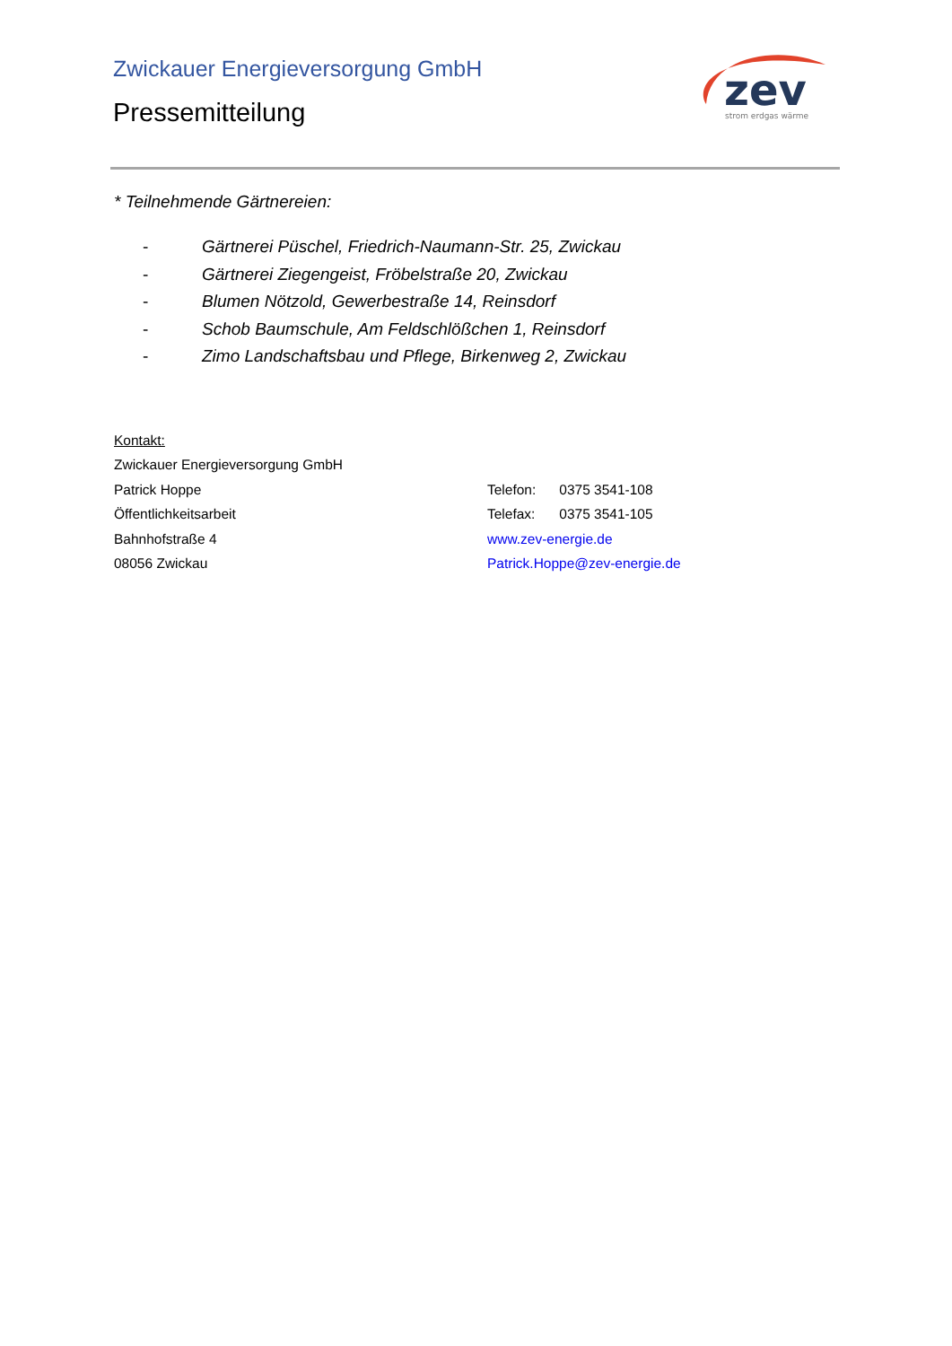Zwickauer Energieversorgung GmbH
Pressemitteilung
zev
strom erdgas wärme
* Teilnehmende Gärtnereien:
- Gärtnerei Püschel, Friedrich-Naumann-Str. 25, Zwickau
- Gärtnerei Ziegengeist, Fröbelstraße 20, Zwickau
- Blumen Nötzold, Gewerbestraße 14, Reinsdorf
- Schob Baumschule, Am Feldschlößchen 1, Reinsdorf
- Zimo Landschaftsbau und Pflege, Birkenweg 2, Zwickau
Kontakt:
Zwickauer Energieversorgung GmbH
Patrick Hoppe Telefon: 0375 3541-108
Öffentlichkeitsarbeit Telefax: 0375 3541-105
Bahnhofstraße 4 www.zev-energie.de
08056 Zwickau Patrick.Hoppe@zev-energie.de